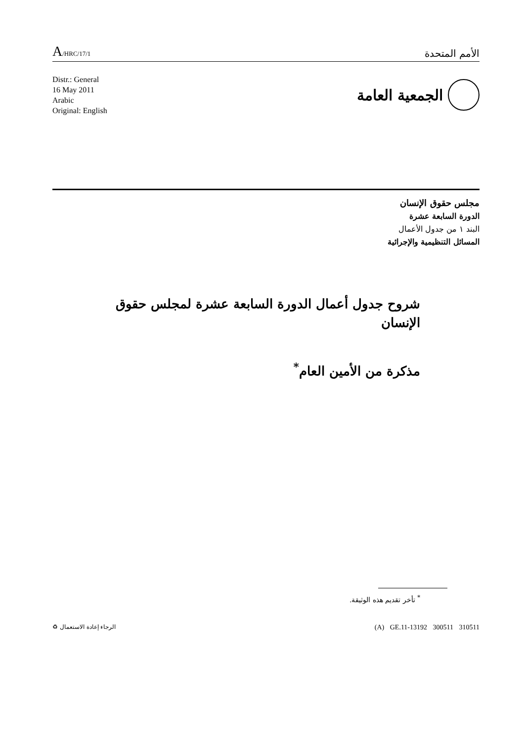A/HRC/17/1
الأمم المتحدة
Distr.: General
16 May 2011
Arabic
Original: English
الجمعية العامة
مجلس حقوق الإنسان
الدورة السابعة عشرة
البند ١ من جدول الأعمال
المسائل التنظيمية والإجرائية
شروح جدول أعمال الدورة السابعة عشرة لمجلس حقوق الإنسان
مذكرة من الأمين العام<sup>*</sup>
<sup>*</sup> تأخر تقديم هذه الوثيقة.
(A) GE.11-13192 300511 310511 الرجاء إعادة الاستعمال ♻